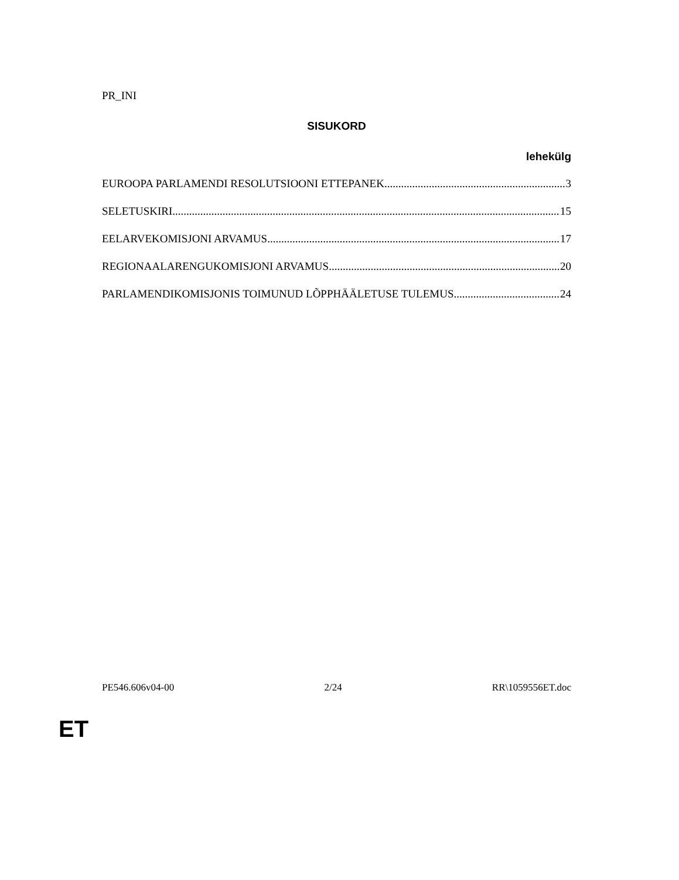PR_INI
SISUKORD
lehekülg
EUROOPA PARLAMENDI RESOLUTSIOONI ETTEPANEK 3
SELETUSKIRI 15
EELARVEKOMISJONI ARVAMUS 17
REGIONAALARENGUKOMISJONI ARVAMUS 20
PARLAMENDIKOMISJONIS TOIMUNUD LÕPPHÄÄLETUSE TULEMUS 24
PE546.606v04-00 2/24 RR\1059556ET.doc
ET